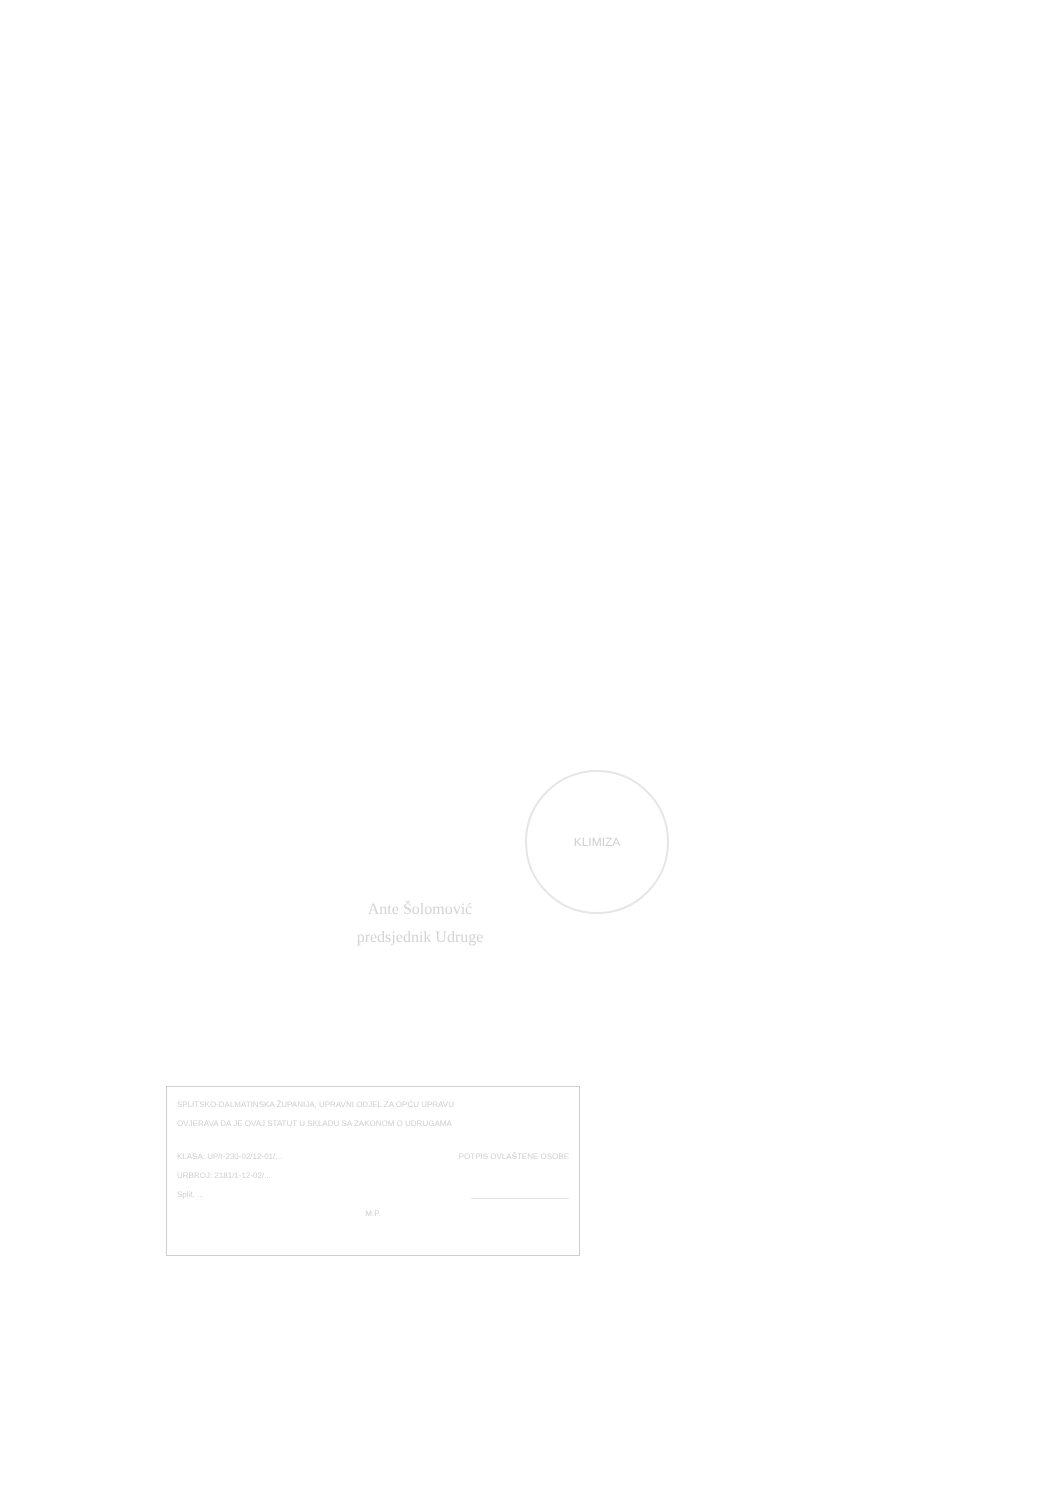KLIMIZA
Ante Šolomović
predsjednik Udruge
SPLITSKO-DALMATINSKA ŽUPANIJA, UPRAVNI ODJEL ZA OPĆU UPRAVU
OVJERAVA DA JE OVAJ STATUT U SKLADU SA ZAKONOM O UDRUGAMA
KLASA: UP/I-230-02/12-01/... POTPIS OVLAŠTENE OSOBE
URBROJ: 2181/1-12-02/...
Split, ... ______________________
M.P.